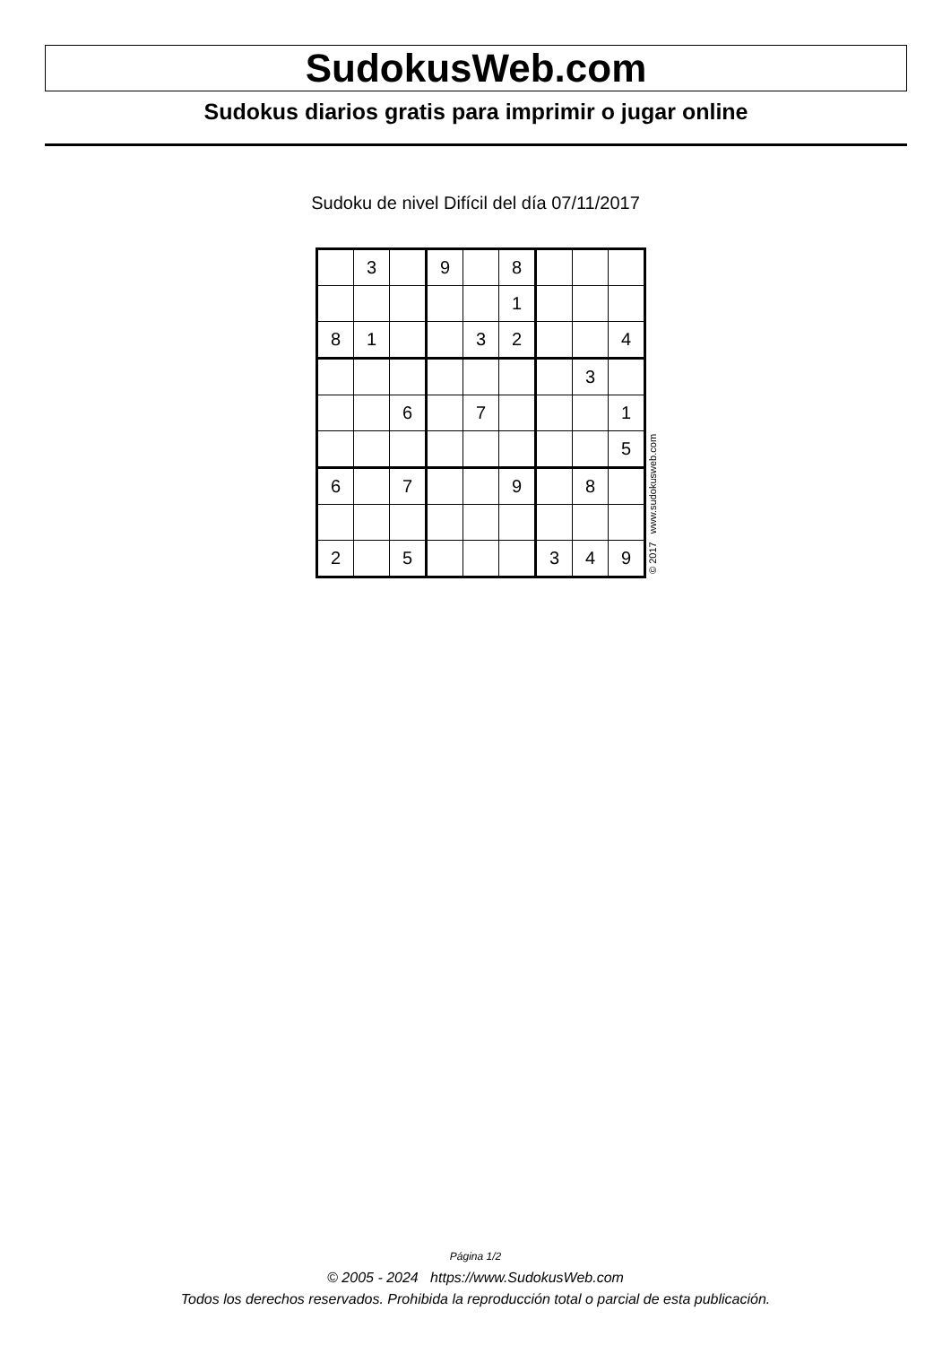SudokusWeb.com
Sudokus diarios gratis para imprimir o jugar online
Sudoku de nivel Difícil del día 07/11/2017
| | 3 | | 9 | | 8 | | | |
| | | | | | 1 | | | |
| 8 | 1 | | | 3 | 2 | | | 4 |
| | | | | | | | 3 | |
| | | 6 | | 7 | | | | 1 |
| | | | | | | | | 5 |
| 6 | | 7 | | | 9 | | 8 | |
| 2 | | 5 | | | | 3 | 4 | 9 |
© 2017 www.sudokusweb.com
Página 1/2
© 2005 - 2024 https://www.SudokusWeb.com
Todos los derechos reservados. Prohibida la reproducción total o parcial de esta publicación.